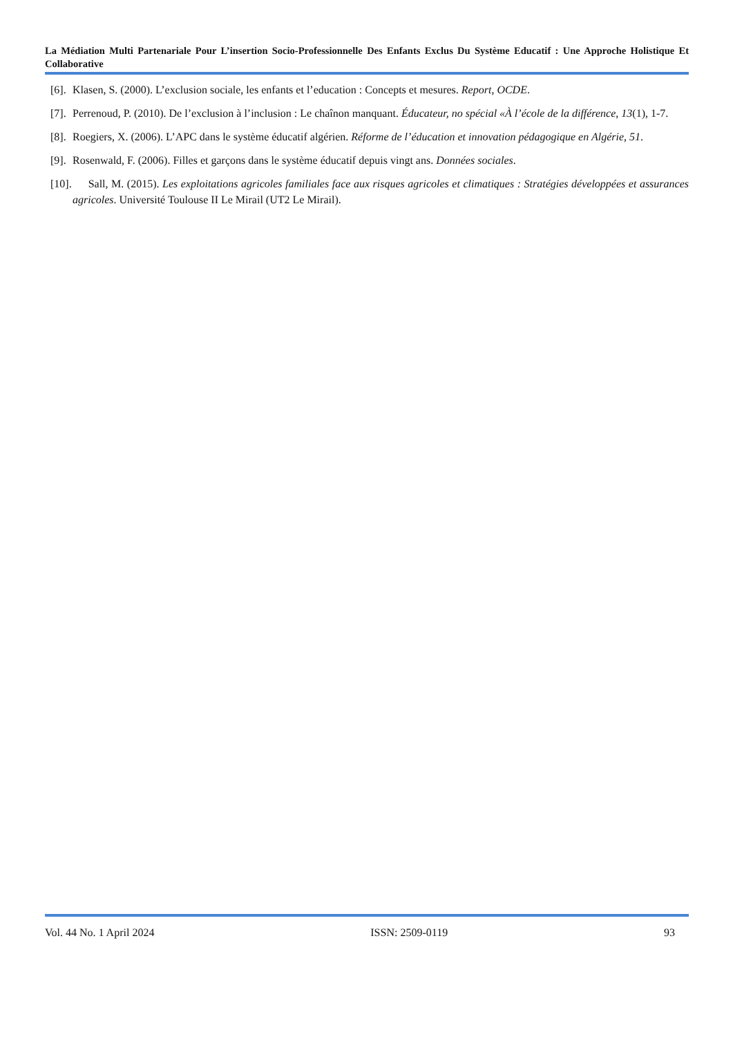La Médiation Multi Partenariale Pour L’insertion Socio-Professionnelle Des Enfants Exclus Du Système Educatif : Une Approche Holistique Et Collaborative
[6]. Klasen, S. (2000). L’exclusion sociale, les enfants et l’education : Concepts et mesures. Report, OCDE.
[7]. Perrenoud, P. (2010). De l’exclusion à l’inclusion : Le chaînon manquant. Éducateur, no spécial «À l’école de la différence, 13(1), 1-7.
[8]. Roegiers, X. (2006). L’APC dans le système éducatif algérien. Réforme de l’éducation et innovation pédagogique en Algérie, 51.
[9]. Rosenwald, F. (2006). Filles et garçons dans le système éducatif depuis vingt ans. Données sociales.
[10]. Sall, M. (2015). Les exploitations agricoles familiales face aux risques agricoles et climatiques : Stratégies développées et assurances agricoles. Université Toulouse II Le Mirail (UT2 Le Mirail).
Vol. 44 No. 1 April 2024 ISSN: 2509-0119 93